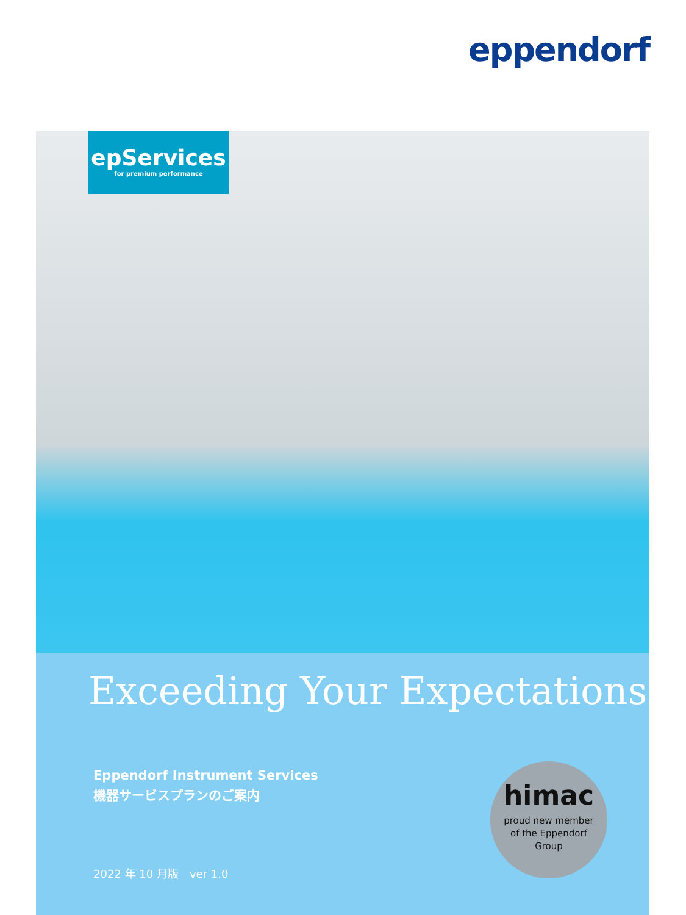eppendorf
epServices
for premium performance
Exceeding Your Expectations
Eppendorf Instrument Services
機器サービスプランのご案内
2022 年 10 月版　ver 1.0
himac
proud new member
of the Eppendorf
Group